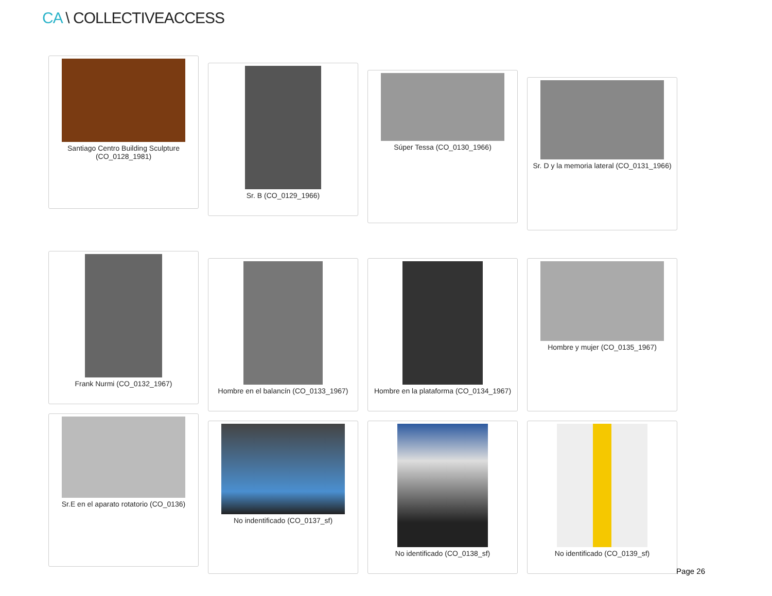CA \ COLLECTIVEACCESS
Santiago Centro Building Sculpture (CO_0128_1981)
Sr. B (CO_0129_1966)
Súper Tessa (CO_0130_1966)
Sr. D y la memoria lateral (CO_0131_1966)
Frank Nurmi (CO_0132_1967)
Hombre en el balancín (CO_0133_1967)
Hombre en la plataforma (CO_0134_1967)
Hombre y mujer (CO_0135_1967)
Sr.E en el aparato rotatorio (CO_0136)
No indentificado (CO_0137_sf) No identificado (CO_0138_sf) No identificado (CO_0139_sf)
Page 26